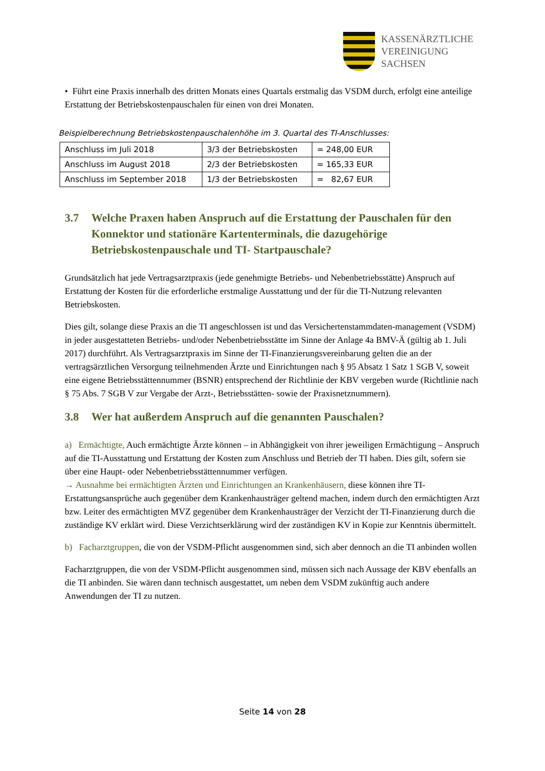KASSENÄRZTLICHE
VEREINIGUNG
SACHSEN
• Führt eine Praxis innerhalb des dritten Monats eines Quartals erstmalig das VSDM durch, erfolgt eine anteilige Erstattung der Betriebskostenpauschalen für einen von drei Monaten.
Beispielberechnung Betriebskostenpauschalenhöhe im 3. Quartal des TI-Anschlusses:
| Anschluss im Juli 2018 | 3/3 der Betriebskosten | = 248,00 EUR |
| Anschluss im August 2018 | 2/3 der Betriebskosten | = 165,33 EUR |
| Anschluss im September 2018 | 1/3 der Betriebskosten | = 82,67 EUR |
3.7 Welche Praxen haben Anspruch auf die Erstattung der Pauschalen für den Konnektor und stationäre Kartenterminals, die dazugehörige Betriebskostenpauschale und TI- Startpauschale?
Grundsätzlich hat jede Vertragsarztpraxis (jede genehmigte Betriebs- und Nebenbetriebsstätte) Anspruch auf Erstattung der Kosten für die erforderliche erstmalige Ausstattung und der für die TI-Nutzung relevanten Betriebskosten.
Dies gilt, solange diese Praxis an die TI angeschlossen ist und das Versichertenstammdaten-management (VSDM) in jeder ausgestatteten Betriebs- und/oder Nebenbetriebsstätte im Sinne der Anlage 4a BMV-Ä (gültig ab 1. Juli 2017) durchführt. Als Vertragsarztpraxis im Sinne der TI-Finanzierungsvereinbarung gelten die an der vertragsärztlichen Versorgung teilnehmenden Ärzte und Einrichtungen nach § 95 Absatz 1 Satz 1 SGB V, soweit eine eigene Betriebsstättennummer (BSNR) entsprechend der Richtlinie der KBV vergeben wurde (Richtlinie nach § 75 Abs. 7 SGB V zur Vergabe der Arzt-, Betriebsstätten- sowie der Praxisnetznummern).
3.8 Wer hat außerdem Anspruch auf die genannten Pauschalen?
a) Ermächtigte, Auch ermächtigte Ärzte können – in Abhängigkeit von ihrer jeweiligen Ermächtigung – Anspruch auf die TI-Ausstattung und Erstattung der Kosten zum Anschluss und Betrieb der TI haben. Dies gilt, sofern sie über eine Haupt- oder Nebenbetriebsstättennummer verfügen.
→ Ausnahme bei ermächtigten Ärzten und Einrichtungen an Krankenhäusern, diese können ihre TI-Erstattungsansprüche auch gegenüber dem Krankenhausträger geltend machen, indem durch den ermächtigten Arzt bzw. Leiter des ermächtigten MVZ gegenüber dem Krankenhausträger der Verzicht der TI-Finanzierung durch die zuständige KV erklärt wird. Diese Verzichtserklärung wird der zuständigen KV in Kopie zur Kenntnis übermittelt.
b) Facharztgruppen, die von der VSDM-Pflicht ausgenommen sind, sich aber dennoch an die TI anbinden wollen
Facharztgruppen, die von der VSDM-Pflicht ausgenommen sind, müssen sich nach Aussage der KBV ebenfalls an die TI anbinden. Sie wären dann technisch ausgestattet, um neben dem VSDM zukünftig auch andere Anwendungen der TI zu nutzen.
Seite 14 von 28